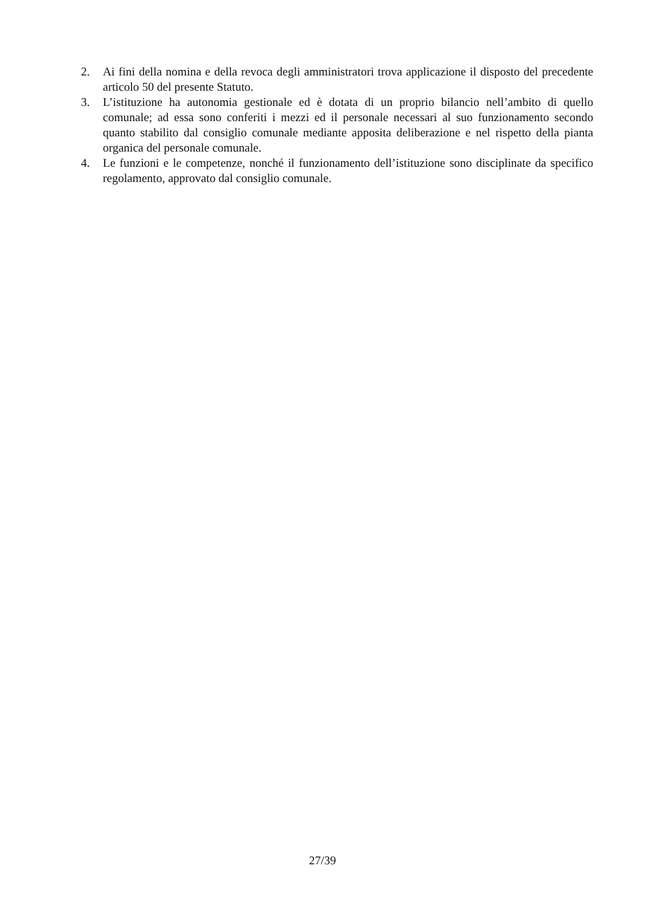2. Ai fini della nomina e della revoca degli amministratori trova applicazione il disposto del precedente articolo 50 del presente Statuto.
3. L’istituzione ha autonomia gestionale ed è dotata di un proprio bilancio nell’ambito di quello comunale; ad essa sono conferiti i mezzi ed il personale necessari al suo funzionamento secondo quanto stabilito dal consiglio comunale mediante apposita deliberazione e nel rispetto della pianta organica del personale comunale.
4. Le funzioni e le competenze, nonché il funzionamento dell’istituzione sono disciplinate da specifico regolamento, approvato dal consiglio comunale.
27/39